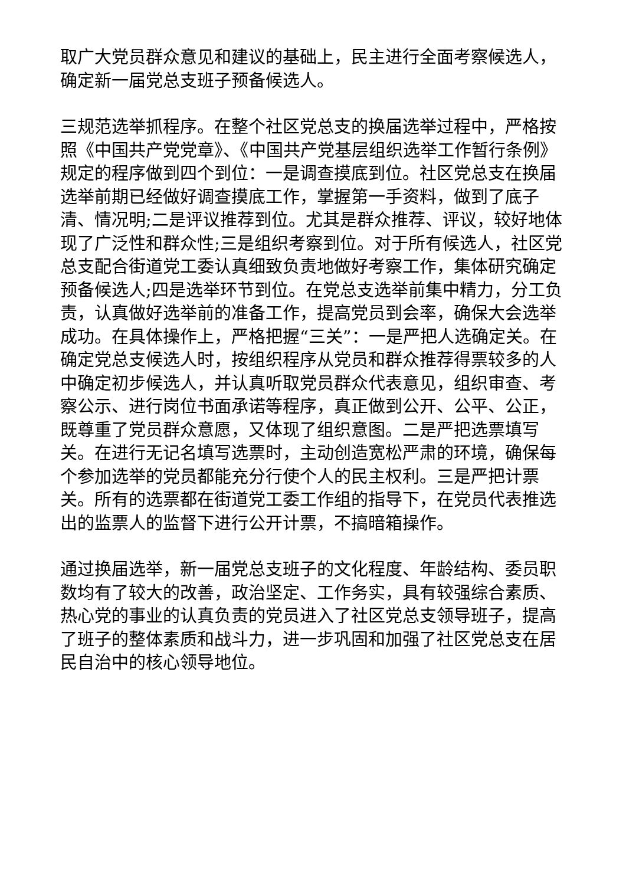取广大党员群众意见和建议的基础上，民主进行全面考察候选人，确定新一届党总支班子预备候选人。
三规范选举抓程序。在整个社区党总支的换届选举过程中，严格按照《中国共产党党章》、《中国共产党基层组织选举工作暂行条例》规定的程序做到四个到位：一是调查摸底到位。社区党总支在换届选举前期已经做好调查摸底工作，掌握第一手资料，做到了底子清、情况明;二是评议推荐到位。尤其是群众推荐、评议，较好地体现了广泛性和群众性;三是组织考察到位。对于所有候选人，社区党总支配合街道党工委认真细致负责地做好考察工作，集体研究确定预备候选人;四是选举环节到位。在党总支选举前集中精力，分工负责，认真做好选举前的准备工作，提高党员到会率，确保大会选举成功。在具体操作上，严格把握“三关”：一是严把人选确定关。在确定党总支候选人时，按组织程序从党员和群众推荐得票较多的人中确定初步候选人，并认真听取党员群众代表意见，组织审查、考察公示、进行岗位书面承诺等程序，真正做到公开、公平、公正，既尊重了党员群众意愿，又体现了组织意图。二是严把选票填写关。在进行无记名填写选票时，主动创造宽松严肃的环境，确保每个参加选举的党员都能充分行使个人的民主权利。三是严把计票关。所有的选票都在街道党工委工作组的指导下，在党员代表推选出的监票人的监督下进行公开计票，不搞暗箱操作。
通过换届选举，新一届党总支班子的文化程度、年龄结构、委员职数均有了较大的改善，政治坚定、工作务实，具有较强综合素质、热心党的事业的认真负责的党员进入了社区党总支领导班子，提高了班子的整体素质和战斗力，进一步巩固和加强了社区党总支在居民自治中的核心领导地位。